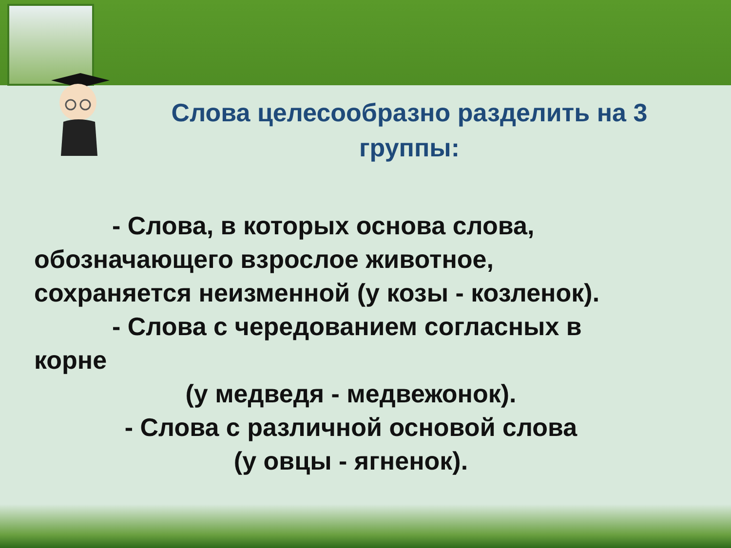Слова целесообразно разделить на 3 группы:
- Слова, в которых основа слова,
обозначающего взрослое животное,
сохраняется неизменной (у козы - козленок).
- Слова с чередованием согласных в
корне
(у медведя - медвежонок).
- Слова с различной основой слова
(у овцы - ягненок).